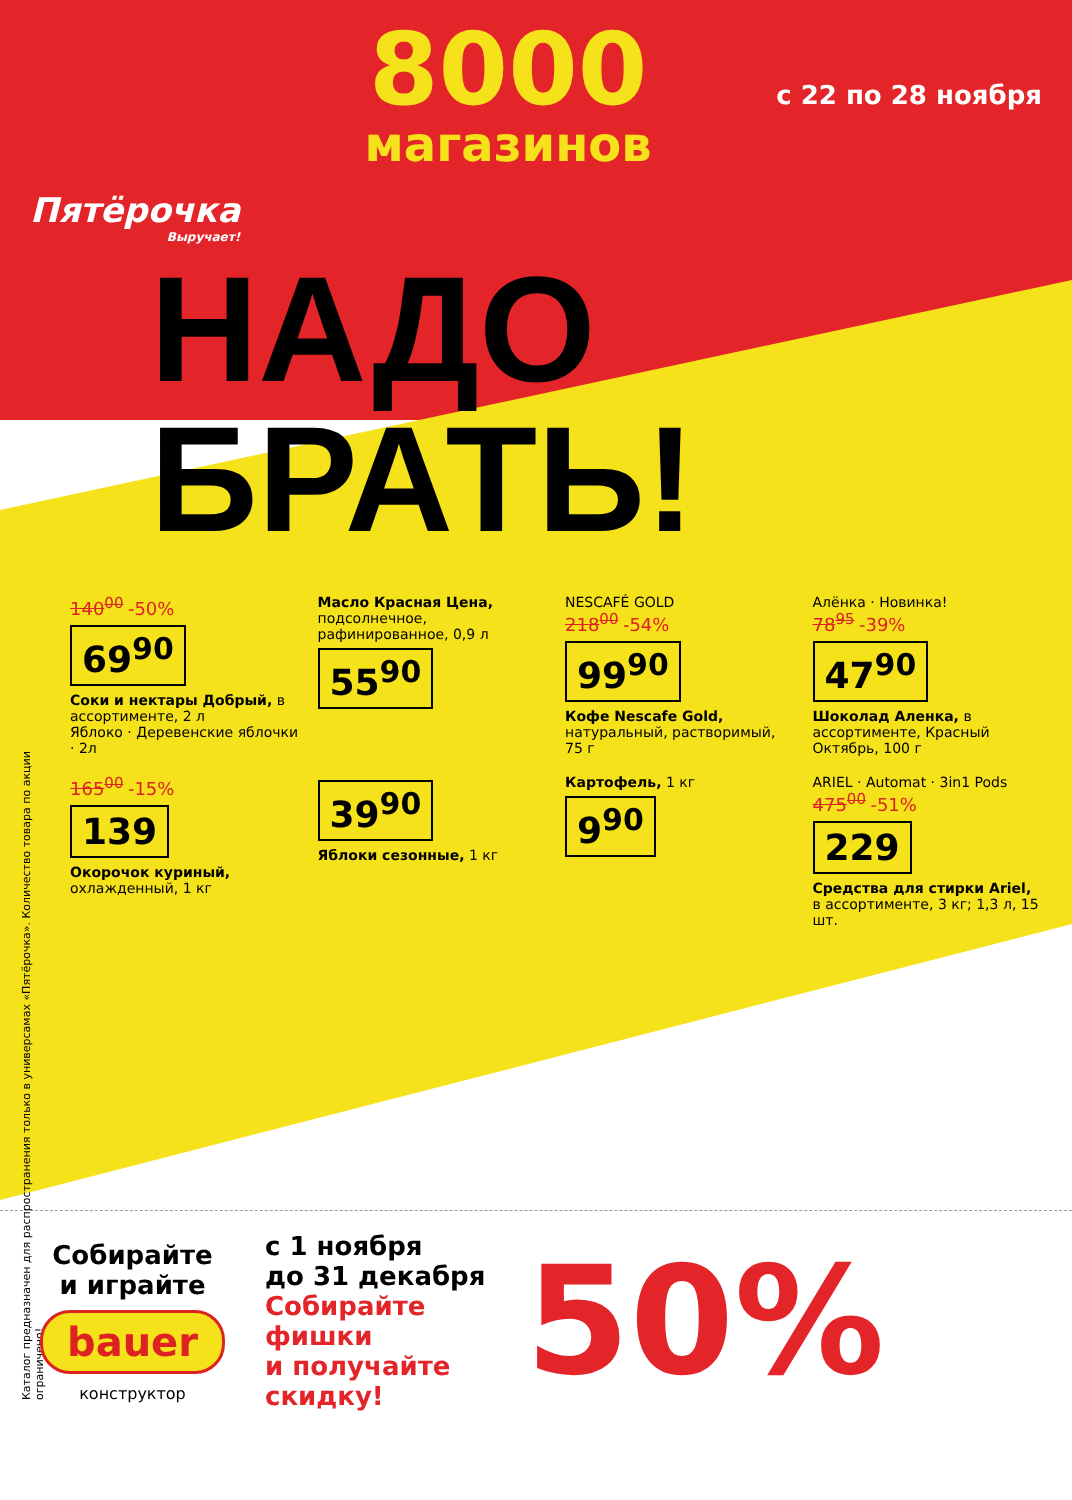Каталог предназначен для распространения только в универсамах «Пятёрочка». Количество товара по акции ограничено!
Пятёрочка
Выручает!
8000
магазинов
с 22 по 28 ноября
НАДО БРАТЬ!
140<sup>00</sup> -50%
69<sup>90</sup>
Соки и нектары Добрый, в ассортименте, 2 л
Яблоко · Деревенские яблочки · 2л
Масло Красная Цена, подсолнечное, рафинированное, 0,9 л
55<sup>90</sup>
NESCAFÉ GOLD
218<sup>00</sup> -54%
99<sup>90</sup>
Кофе Nescafe Gold, натуральный, растворимый, 75 г
Алёнка · Новинка!
78<sup>95</sup> -39%
47<sup>90</sup>
Шоколад Аленка, в ассортименте, Красный Октябрь, 100 г
165<sup>00</sup> -15%
139
Окорочок куриный, охлажденный, 1 кг
39<sup>90</sup>
Яблоки сезонные, 1 кг
Картофель, 1 кг
9<sup>90</sup>
ARIEL · Automat · 3in1 Pods
475<sup>00</sup> -51%
229
Средства для стирки Ariel, в ассортименте, 3 кг; 1,3 л, 15 шт.
Собирайте
и играйте
bauer
конструктор
с 1 ноября
до 31 декабря
Собирайте
фишки
и получайте
скидку!
50%